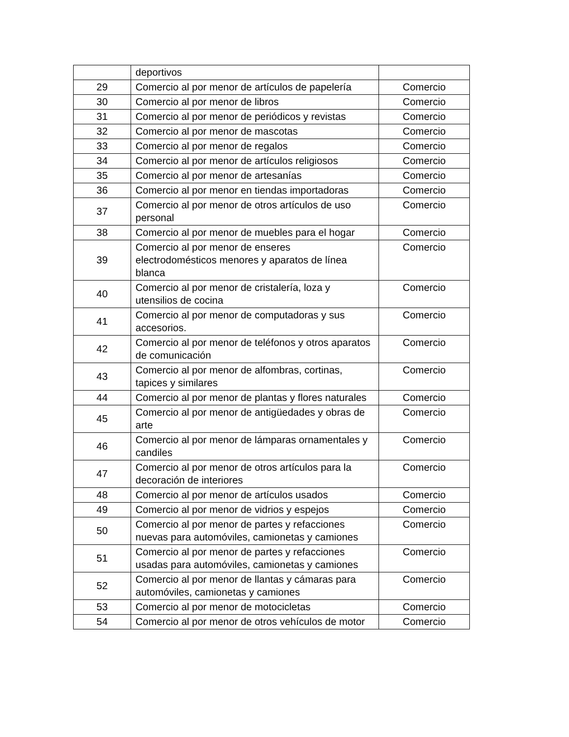| | deportivos | |
| 29 | Comercio al por menor de artículos de papelería | Comercio |
| 30 | Comercio al por menor de libros | Comercio |
| 31 | Comercio al por menor de periódicos y revistas | Comercio |
| 32 | Comercio al por menor de mascotas | Comercio |
| 33 | Comercio al por menor de regalos | Comercio |
| 34 | Comercio al por menor de artículos religiosos | Comercio |
| 35 | Comercio al por menor de artesanías | Comercio |
| 36 | Comercio al por menor en tiendas importadoras | Comercio |
| 37 | Comercio al por menor de otros artículos de uso personal | Comercio |
| 38 | Comercio al por menor de muebles para el hogar | Comercio |
| 39 | Comercio al por menor de enseres electrodomésticos menores y aparatos de línea blanca | Comercio |
| 40 | Comercio al por menor de cristalería, loza y utensilios de cocina | Comercio |
| 41 | Comercio al por menor de computadoras y sus accesorios. | Comercio |
| 42 | Comercio al por menor de teléfonos y otros aparatos de comunicación | Comercio |
| 43 | Comercio al por menor de alfombras, cortinas, tapices y similares | Comercio |
| 44 | Comercio al por menor de plantas y flores naturales | Comercio |
| 45 | Comercio al por menor de antigüedades y obras de arte | Comercio |
| 46 | Comercio al por menor de lámparas ornamentales y candiles | Comercio |
| 47 | Comercio al por menor de otros artículos para la decoración de interiores | Comercio |
| 48 | Comercio al por menor de artículos usados | Comercio |
| 49 | Comercio al por menor de vidrios y espejos | Comercio |
| 50 | Comercio al por menor de partes y refacciones nuevas para automóviles, camionetas y camiones | Comercio |
| 51 | Comercio al por menor de partes y refacciones usadas para automóviles, camionetas y camiones | Comercio |
| 52 | Comercio al por menor de llantas y cámaras para automóviles, camionetas y camiones | Comercio |
| 53 | Comercio al por menor de motocicletas | Comercio |
| 54 | Comercio al por menor de otros vehículos de motor | Comercio |